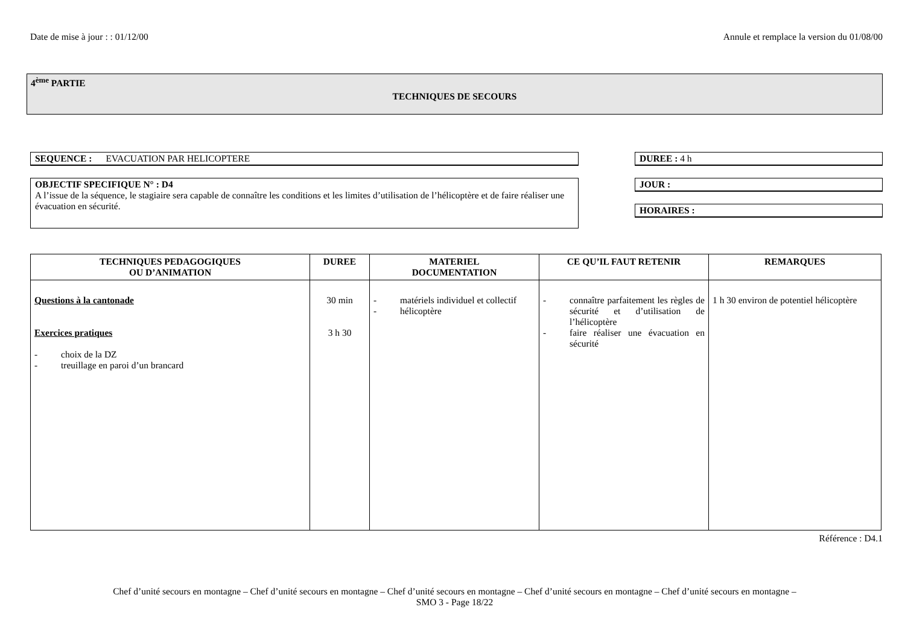Date de mise à jour : : 01/12/00 Annule et remplace la version du 01/08/00
4<sup>ème</sup> PARTIE
TECHNIQUES DE SECOURS
SEQUENCE : EVACUATION PAR HELICOPTERE DUREE : 4 h
OBJECTIF SPECIFIQUE N° : D4
A l’issue de la séquence, le stagiaire sera capable de connaître les conditions et les limites d’utilisation de l’hélicoptère et de faire réaliser une évacuation en sécurité.
JOUR :
HORAIRES :
| TECHNIQUES PEDAGOGIQUES OU D’ANIMATION | DUREE | MATERIEL DOCUMENTATION | CE QU’IL FAUT RETENIR | REMARQUES |
| --- | --- | --- | --- | --- |
| Questions à la cantonade Exercices pratiques - choix de la DZ - treuillage en paroi d’un brancard | 30 min 3 h 30 | - matériels individuel et collectif - hélicoptère | - connaître parfaitement les règles de sécurité et d’utilisation de l’hélicoptère - faire réaliser une évacuation en sécurité | 1 h 30 environ de potentiel hélicoptère |
Référence : D4.1
Chef d’unité secours en montagne – Chef d’unité secours en montagne – Chef d’unité secours en montagne – Chef d’unité secours en montagne – Chef d’unité secours en montagne –
SMO 3 - Page 18/22